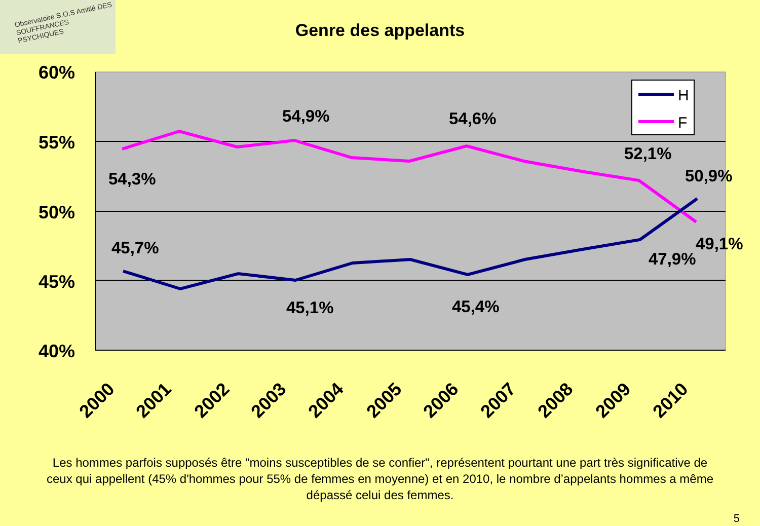Observatoire S.O.S Amitié DES SOUFFRANCES PSYCHIQUES
Genre des appelants
60%
55%
50%
45%
40%
54,9%
54,6%
54,3%
52,1%
50,9%
45,7%
49,1%
47,9%
45,1%
45,4%
2000
2001
2002
2003
2004
2005
2006
2007
2008
2009
2010
H
F
Les hommes parfois supposés être "moins susceptibles de se confier", représentent pourtant une part très significative de ceux qui appellent (45% d'hommes pour 55% de femmes en moyenne) et en 2010, le nombre d’appelants hommes a même dépassé celui des femmes.
5